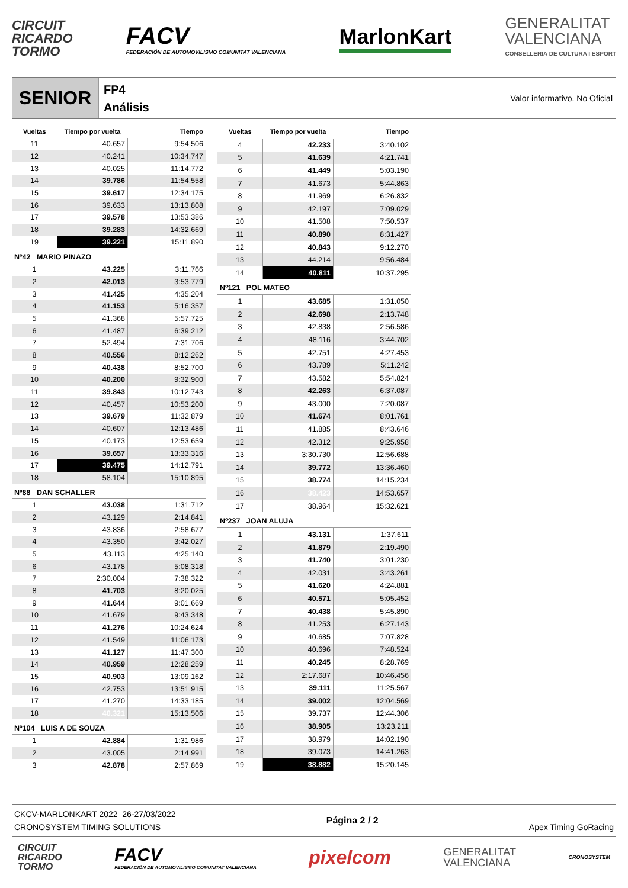CIRCUIT
RICARDO
TORMO
FACV
FEDERACIÓN DE AUTOMOVILISMO COMUNITAT VALENCIANA
MarlonKart
GENERALITAT
VALENCIANA
CONSELLERIA DE CULTURA I ESPORT
SENIOR
FP4
Análisis
Valor informativo. No Oficial
| Vueltas | Tiempo por vuelta | Tiempo |
| --- | --- | --- |
| 11 | 40.657 | 9:54.506 |
| 12 | 40.241 | 10:34.747 |
| 13 | 40.025 | 11:14.772 |
| 14 | 39.786 | 11:54.558 |
| 15 | 39.617 | 12:34.175 |
| 16 | 39.633 | 13:13.808 |
| 17 | 39.578 | 13:53.386 |
| 18 | 39.283 | 14:32.669 |
| 19 | 39.221 | 15:11.890 |
| Nº42 MARIO PINAZO | | |
| 1 | 43.225 | 3:11.766 |
| 2 | 42.013 | 3:53.779 |
| 3 | 41.425 | 4:35.204 |
| 4 | 41.153 | 5:16.357 |
| 5 | 41.368 | 5:57.725 |
| 6 | 41.487 | 6:39.212 |
| 7 | 52.494 | 7:31.706 |
| 8 | 40.556 | 8:12.262 |
| 9 | 40.438 | 8:52.700 |
| 10 | 40.200 | 9:32.900 |
| 11 | 39.843 | 10:12.743 |
| 12 | 40.457 | 10:53.200 |
| 13 | 39.679 | 11:32.879 |
| 14 | 40.607 | 12:13.486 |
| 15 | 40.173 | 12:53.659 |
| 16 | 39.657 | 13:33.316 |
| 17 | 39.475 | 14:12.791 |
| 18 | 58.104 | 15:10.895 |
| Nº88 DAN SCHALLER | | |
| 1 | 43.038 | 1:31.712 |
| 2 | 43.129 | 2:14.841 |
| 3 | 43.836 | 2:58.677 |
| 4 | 43.350 | 3:42.027 |
| 5 | 43.113 | 4:25.140 |
| 6 | 43.178 | 5:08.318 |
| 7 | 2:30.004 | 7:38.322 |
| 8 | 41.703 | 8:20.025 |
| 9 | 41.644 | 9:01.669 |
| 10 | 41.679 | 9:43.348 |
| 11 | 41.276 | 10:24.624 |
| 12 | 41.549 | 11:06.173 |
| 13 | 41.127 | 11:47.300 |
| 14 | 40.959 | 12:28.259 |
| 15 | 40.903 | 13:09.162 |
| 16 | 42.753 | 13:51.915 |
| 17 | 41.270 | 14:33.185 |
| 18 | 40.321 | 15:13.506 |
| Nº104 LUIS A DE SOUZA | | |
| 1 | 42.884 | 1:31.986 |
| 2 | 43.005 | 2:14.991 |
| 3 | 42.878 | 2:57.869 |
| Vueltas | Tiempo por vuelta | Tiempo |
| --- | --- | --- |
| 4 | 42.233 | 3:40.102 |
| 5 | 41.639 | 4:21.741 |
| 6 | 41.449 | 5:03.190 |
| 7 | 41.673 | 5:44.863 |
| 8 | 41.969 | 6:26.832 |
| 9 | 42.197 | 7:09.029 |
| 10 | 41.508 | 7:50.537 |
| 11 | 40.890 | 8:31.427 |
| 12 | 40.843 | 9:12.270 |
| 13 | 44.214 | 9:56.484 |
| 14 | 40.811 | 10:37.295 |
| Nº121 POL MATEO | | |
| 1 | 43.685 | 1:31.050 |
| 2 | 42.698 | 2:13.748 |
| 3 | 42.838 | 2:56.586 |
| 4 | 48.116 | 3:44.702 |
| 5 | 42.751 | 4:27.453 |
| 6 | 43.789 | 5:11.242 |
| 7 | 43.582 | 5:54.824 |
| 8 | 42.263 | 6:37.087 |
| 9 | 43.000 | 7:20.087 |
| 10 | 41.674 | 8:01.761 |
| 11 | 41.885 | 8:43.646 |
| 12 | 42.312 | 9:25.958 |
| 13 | 3:30.730 | 12:56.688 |
| 14 | 39.772 | 13:36.460 |
| 15 | 38.774 | 14:15.234 |
| 16 | 38.423 | 14:53.657 |
| 17 | 38.964 | 15:32.621 |
| Nº237 JOAN ALUJA | | |
| 1 | 43.131 | 1:37.611 |
| 2 | 41.879 | 2:19.490 |
| 3 | 41.740 | 3:01.230 |
| 4 | 42.031 | 3:43.261 |
| 5 | 41.620 | 4:24.881 |
| 6 | 40.571 | 5:05.452 |
| 7 | 40.438 | 5:45.890 |
| 8 | 41.253 | 6:27.143 |
| 9 | 40.685 | 7:07.828 |
| 10 | 40.696 | 7:48.524 |
| 11 | 40.245 | 8:28.769 |
| 12 | 2:17.687 | 10:46.456 |
| 13 | 39.111 | 11:25.567 |
| 14 | 39.002 | 12:04.569 |
| 15 | 39.737 | 12:44.306 |
| 16 | 38.905 | 13:23.211 |
| 17 | 38.979 | 14:02.190 |
| 18 | 39.073 | 14:41.263 |
| 19 | 38.882 | 15:20.145 |
CKCV-MARLONKART 2022 26-27/03/2022
CRONOSYSTEM TIMING SOLUTIONS
Página 2 / 2
Apex Timing GoRacing
CIRCUIT
RICARDO
TORMO
FACV
FEDERACIÓN DE AUTOMOVILISMO COMUNITAT VALENCIANA
pixelcom
GENERALITAT
VALENCIANA
CRONOSYSTEM